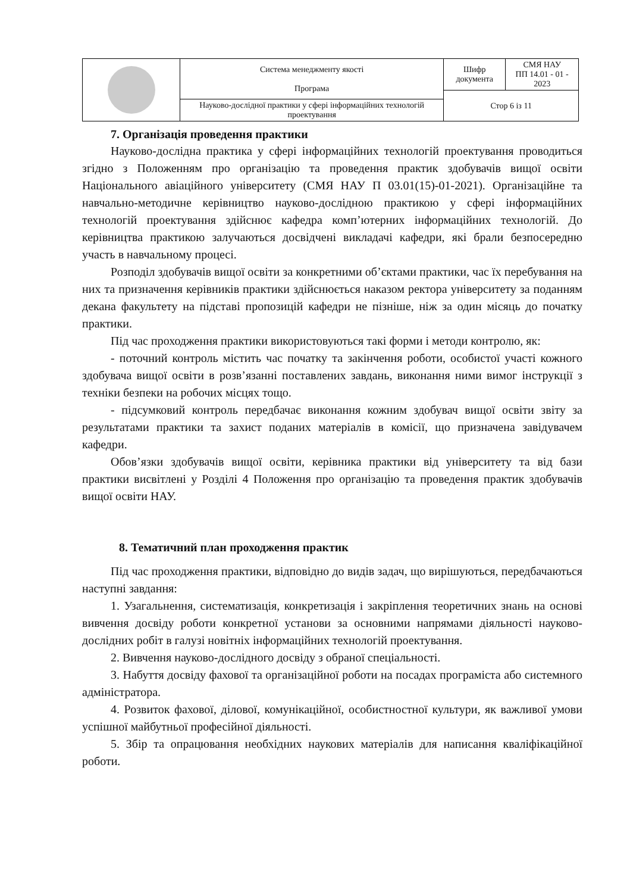| | Система менеджменту якості Програма | Шифр документа | СМЯ НАУ ПП 14.01 - 01 - 2023 |
| | | Стор 6 із 11 | |
| | Науково-дослідної практики у сфері інформаційних технологій проектування | | |
7. Організація проведення практики
Науково-дослідна практика у сфері інформаційних технологій проектування проводиться згідно з Положенням про організацію та проведення практик здобувачів вищої освіти Національного авіаційного університету (СМЯ НАУ П 03.01(15)-01-2021). Організаційне та навчально-методичне керівництво науково-дослідною практикою у сфері інформаційних технологій проектування здійснює кафедра комп’ютерних інформаційних технологій. До керівництва практикою залучаються досвідчені викладачі кафедри, які брали безпосередню участь в навчальному процесі.
Розподіл здобувачів вищої освіти за конкретними об’єктами практики, час їх перебування на них та призначення керівників практики здійснюється наказом ректора університету за поданням декана факультету на підставі пропозицій кафедри не пізніше, ніж за один місяць до початку практики.
Під час проходження практики використовуються такі форми і методи контролю, як:
- поточний контроль містить час початку та закінчення роботи, особистої участі кожного здобувача вищої освіти в розв’язанні поставлених завдань, виконання ними вимог інструкції з техніки безпеки на робочих місцях тощо.
- підсумковий контроль передбачає виконання кожним здобувач вищої освіти звіту за результатами практики та захист поданих матеріалів в комісії, що призначена завідувачем кафедри.
Обов’язки здобувачів вищої освіти, керівника практики від університету та від бази практики висвітлені у Розділі 4 Положення про організацію та проведення практик здобувачів вищої освіти НАУ.
8. Тематичний план проходження практик
Під час проходження практики, відповідно до видів задач, що вирішуються, передбачаються наступні завдання:
1. Узагальнення, систематизація, конкретизація і закріплення теоретичних знань на основі вивчення досвіду роботи конкретної установи за основними напрямами діяльності науково-дослідних робіт в галузі новітніх інформаційних технологій проектування.
2. Вивчення науково-дослідного досвіду з обраної спеціальності.
3. Набуття досвіду фахової та організаційної роботи на посадах програміста або системного адміністратора.
4. Розвиток фахової, ділової, комунікаційної, особистностної культури, як важливої умови успішної майбутньої професійної діяльності.
5. Збір та опрацювання необхідних наукових матеріалів для написання кваліфікаційної роботи.